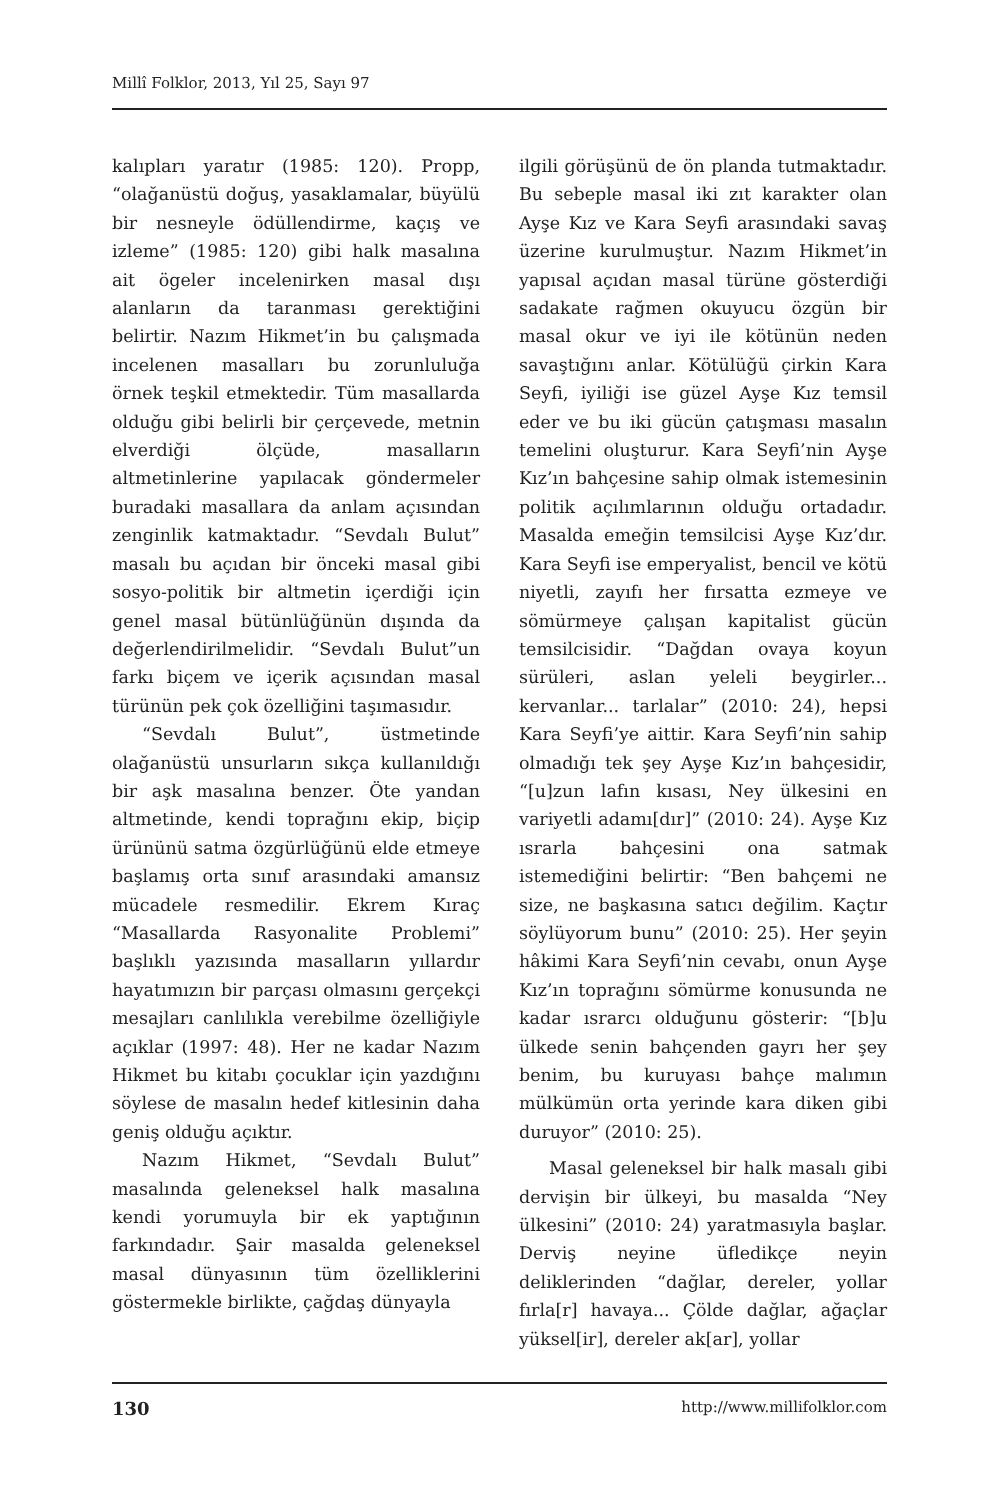Millî Folklor, 2013, Yıl 25, Sayı 97
kalıpları yaratır (1985: 120). Propp, “olağanüstü doğuş, yasaklamalar, büyülü bir nesneyle ödüllendirme, kaçış ve izleme” (1985: 120) gibi halk masalına ait ögeler incelenirken masal dışı alanların da taranması gerektiğini belirtir. Nazım Hikmet’in bu çalışmada incelenen masalları bu zorunluluğa örnek teşkil etmektedir. Tüm masallarda olduğu gibi belirli bir çerçevede, metnin elverdiği ölçüde, masalların altmetinlerine yapılacak göndermeler buradaki masallara da anlam açısından zenginlik katmaktadır. “Sevdalı Bulut” masalı bu açıdan bir önceki masal gibi sosyo-politik bir altmetin içerdiği için genel masal bütünlüğünün dışında da değerlendirilmelidir. “Sevdalı Bulut”un farkı biçem ve içerik açısından masal türünün pek çok özelliğini taşımasıdır.
“Sevdalı Bulut”, üstmetinde olağanüstü unsurların sıkça kullanıldığı bir aşk masalına benzer. Öte yandan altmetinde, kendi toprağını ekip, biçip ürününü satma özgürlüğünü elde etmeye başlamış orta sınıf arasındaki amansız mücadele resmedilir. Ekrem Kıraç “Masallarda Rasyonalite Problemi” başlıklı yazısında masalların yıllardır hayatımızın bir parçası olmasını gerçekçi mesajları canlılıkla verebilme özelliğiyle açıklar (1997: 48). Her ne kadar Nazım Hikmet bu kitabı çocuklar için yazdığını söylese de masalın hedef kitlesinin daha geniş olduğu açıktır.
Nazım Hikmet, “Sevdalı Bulut” masalında geleneksel halk masalına kendi yorumuyla bir ek yaptığının farkındadır. Şair masalda geleneksel masal dünyasının tüm özelliklerini göstermekle birlikte, çağdaş dünyayla
ilgili görüşünü de ön planda tutmaktadır. Bu sebeple masal iki zıt karakter olan Ayşe Kız ve Kara Seyfi arasındaki savaş üzerine kurulmuştur. Nazım Hikmet’in yapısal açıdan masal türüne gösterdiği sadakate rağmen okuyucu özgün bir masal okur ve iyi ile kötünün neden savaştığını anlar. Kötülüğü çirkin Kara Seyfi, iyiliği ise güzel Ayşe Kız temsil eder ve bu iki gücün çatışması masalın temelini oluşturur. Kara Seyfi’nin Ayşe Kız’ın bahçesine sahip olmak istemesinin politik açılımlarının olduğu ortadadır. Masalda emeğin temsilcisi Ayşe Kız’dır. Kara Seyfi ise emperyalist, bencil ve kötü niyetli, zayıfı her fırsatta ezmeye ve sömürmeye çalışan kapitalist gücün temsilcisidir. “Dağdan ovaya koyun sürüleri, aslan yeleli beygirler... kervanlar... tarlalar” (2010: 24), hepsi Kara Seyfi’ye aittir. Kara Seyfi’nin sahip olmadığı tek şey Ayşe Kız’ın bahçesidir, “[u]zun lafın kısası, Ney ülkesini en variyetli adamı[dır]” (2010: 24). Ayşe Kız ısrarla bahçesini ona satmak istemediğini belirtir: “Ben bahçemi ne size, ne başkasına satıcı değilim. Kaçtır söylüyorum bunu” (2010: 25). Her şeyin hâkimi Kara Seyfi’nin cevabı, onun Ayşe Kız’ın toprağını sömürme konusunda ne kadar ısrarcı olduğunu gösterir: “[b]u ülkede senin bahçenden gayrı her şey benim, bu kuruyası bahçe malımın mülkümün orta yerinde kara diken gibi duruyor” (2010: 25).
Masal geleneksel bir halk masalı gibi dervişin bir ülkeyi, bu masalda “Ney ülkesini” (2010: 24) yaratmasıyla başlar. Derviş neyine üfledikçe neyin deliklerinden “dağlar, dereler, yollar fırla[r] havaya... Çölde dağlar, ağaçlar yüksel[ir], dereler ak[ar], yollar
130 http://www.millifolklor.com